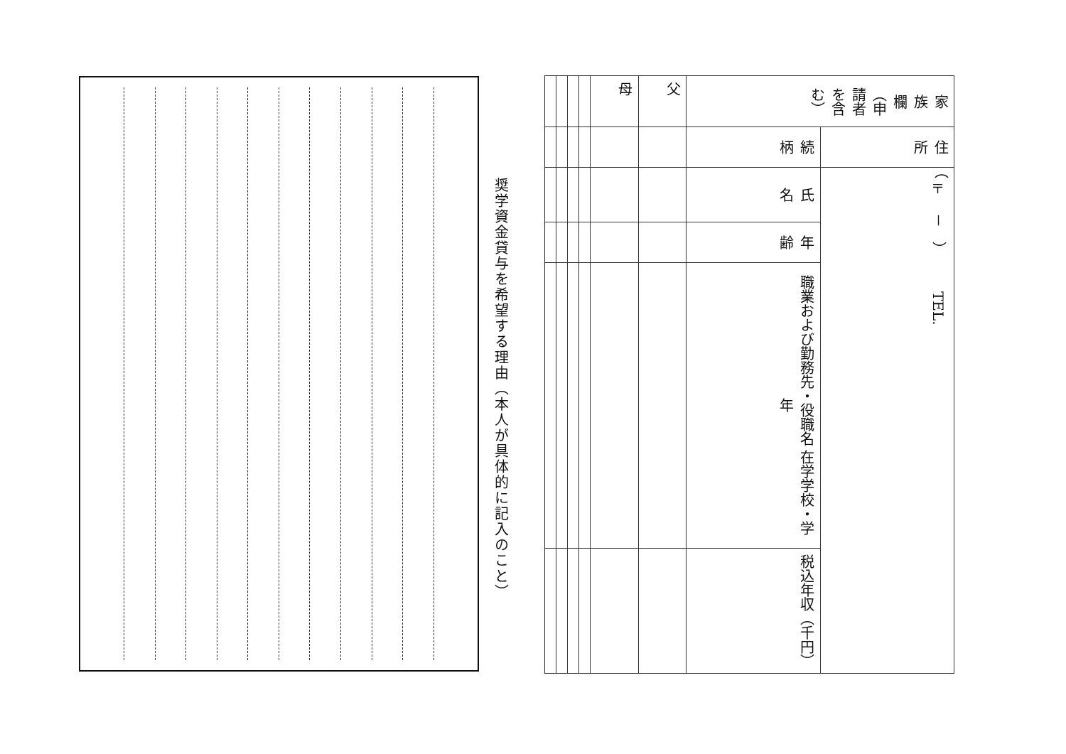奨学資金貸与を希望する理由（本人が具体的に記入のこと）
| 家 族 欄（申請者を含む） | 住所 | （〒 － ） TEL. | | | |
| | 続柄 | 氏 名 | 年齢 | 職業および勤務先・役職名 在学学校・学年 | 税込年収（千円） |
| 父 | | | | | |
| 母 | | | | | |